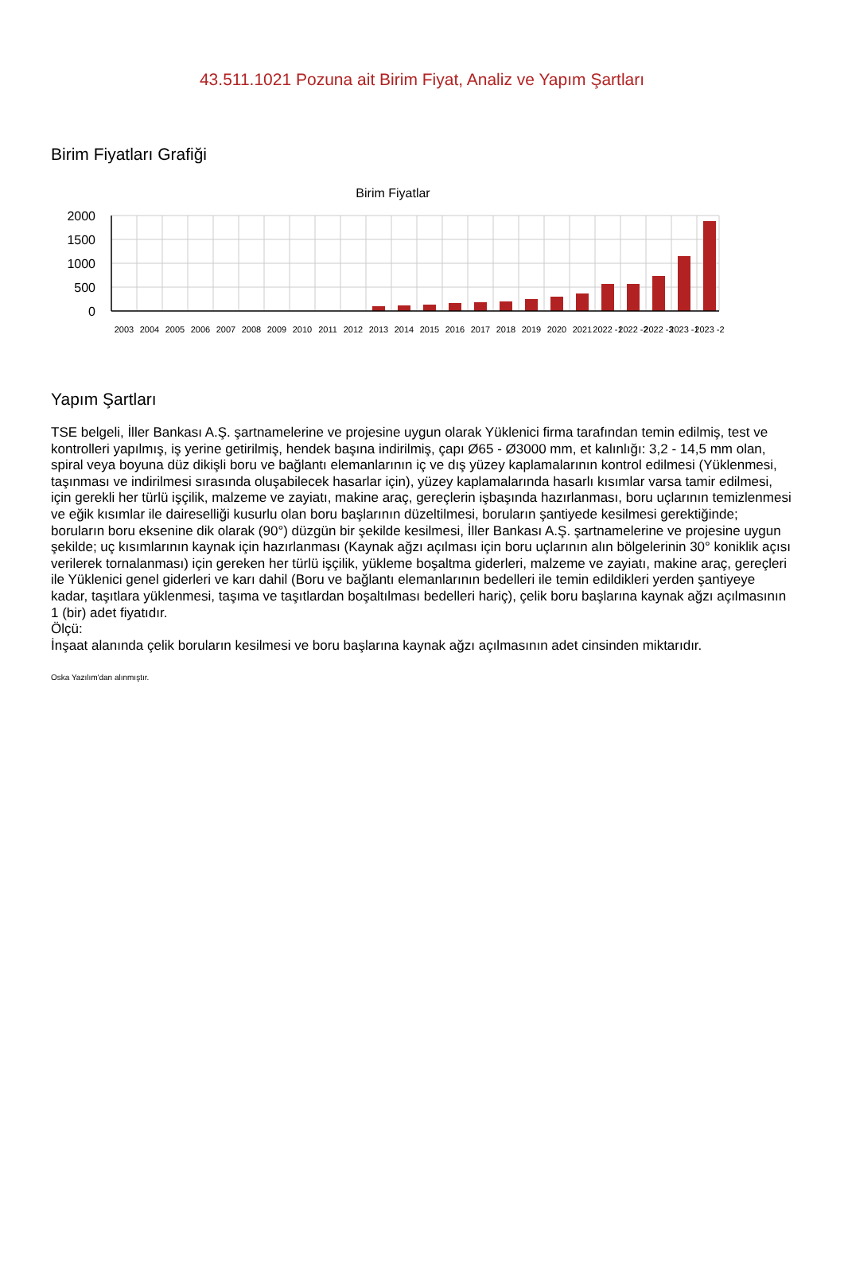43.511.1021 Pozuna ait Birim Fiyat, Analiz ve Yapım Şartları
Birim Fiyatları Grafiği
Birim Fiyatlar
2000
1500
1000
500
0
2003
2004
2005
2006
2007
2008
2009
2010
2011
2012
2013
2014
2015
2016
2017
2018
2019
2020
2021
2022 -1
2022 -2
2022 -3
2023 -1
2023 -2
Yapım Şartları
TSE belgeli, İller Bankası A.Ş. şartnamelerine ve projesine uygun olarak Yüklenici firma tarafından temin edilmiş, test ve kontrolleri yapılmış, iş yerine getirilmiş, hendek başına indirilmiş, çapı Ø65 - Ø3000 mm, et kalınlığı: 3,2 - 14,5 mm olan, spiral veya boyuna düz dikişli boru ve bağlantı elemanlarının iç ve dış yüzey kaplamalarının kontrol edilmesi (Yüklenmesi, taşınması ve indirilmesi sırasında oluşabilecek hasarlar için), yüzey kaplamalarında hasarlı kısımlar varsa tamir edilmesi, için gerekli her türlü işçilik, malzeme ve zayiatı, makine araç, gereçlerin işbaşında hazırlanması, boru uçlarının temizlenmesi ve eğik kısımlar ile daireselliği kusurlu olan boru başlarının düzeltilmesi, boruların şantiyede kesilmesi gerektiğinde; boruların boru eksenine dik olarak (90°) düzgün bir şekilde kesilmesi, İller Bankası A.Ş. şartnamelerine ve projesine uygun şekilde; uç kısımlarının kaynak için hazırlanması (Kaynak ağzı açılması için boru uçlarının alın bölgelerinin 30° koniklik açısı verilerek tornalanması) için gereken her türlü işçilik, yükleme boşaltma giderleri, malzeme ve zayiatı, makine araç, gereçleri ile Yüklenici genel giderleri ve karı dahil (Boru ve bağlantı elemanlarının bedelleri ile temin edildikleri yerden şantiyeye kadar, taşıtlara yüklenmesi, taşıma ve taşıtlardan boşaltılması bedelleri hariç), çelik boru başlarına kaynak ağzı açılmasının 1 (bir) adet fiyatıdır.
Ölçü:
İnşaat alanında çelik boruların kesilmesi ve boru başlarına kaynak ağzı açılmasının adet cinsinden miktarıdır.
Oska Yazılım'dan alınmıştır.